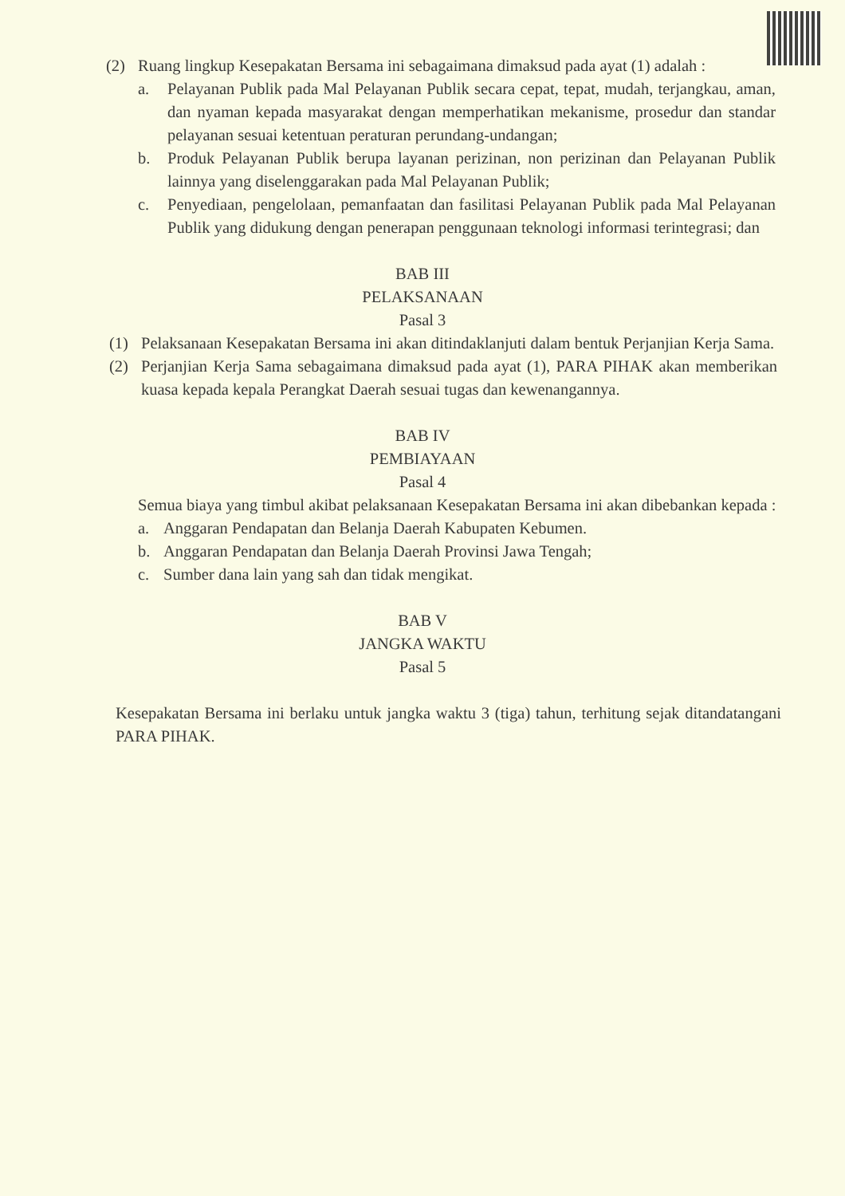(2) Ruang lingkup Kesepakatan Bersama ini sebagaimana dimaksud pada ayat (1) adalah :
a. Pelayanan Publik pada Mal Pelayanan Publik secara cepat, tepat, mudah, terjangkau, aman, dan nyaman kepada masyarakat dengan memperhatikan mekanisme, prosedur dan standar pelayanan sesuai ketentuan peraturan perundang-undangan;
b. Produk Pelayanan Publik berupa layanan perizinan, non perizinan dan Pelayanan Publik lainnya yang diselenggarakan pada Mal Pelayanan Publik;
c. Penyediaan, pengelolaan, pemanfaatan dan fasilitasi Pelayanan Publik pada Mal Pelayanan Publik yang didukung dengan penerapan penggunaan teknologi informasi terintegrasi; dan
BAB III
PELAKSANAAN
Pasal 3
(1) Pelaksanaan Kesepakatan Bersama ini akan ditindaklanjuti dalam bentuk Perjanjian Kerja Sama.
(2) Perjanjian Kerja Sama sebagaimana dimaksud pada ayat (1), PARA PIHAK akan memberikan kuasa kepada kepala Perangkat Daerah sesuai tugas dan kewenangannya.
BAB IV
PEMBIAYAAN
Pasal 4
Semua biaya yang timbul akibat pelaksanaan Kesepakatan Bersama ini akan dibebankan kepada :
a. Anggaran Pendapatan dan Belanja Daerah Kabupaten Kebumen.
b. Anggaran Pendapatan dan Belanja Daerah Provinsi Jawa Tengah;
c. Sumber dana lain yang sah dan tidak mengikat.
BAB V
JANGKA WAKTU
Pasal 5
Kesepakatan Bersama ini berlaku untuk jangka waktu 3 (tiga) tahun, terhitung sejak ditandatangani PARA PIHAK.